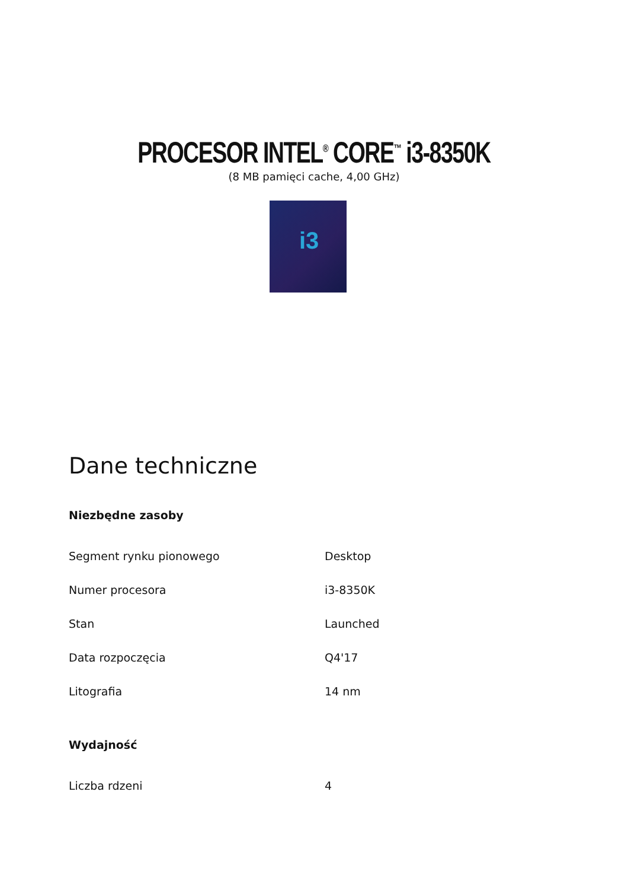PROCESOR INTEL<sup>®</sup> CORE<sup>™</sup> i3-8350K
(8 MB pamięci cache, 4,00 GHz)
i3
Dane techniczne
Niezbędne zasoby
| Segment rynku pionowego | Desktop |
| Numer procesora | i3-8350K |
| Stan | Launched |
| Data rozpoczęcia | Q4'17 |
| Litografia | 14 nm |
Wydajność
| Liczba rdzeni | 4 |